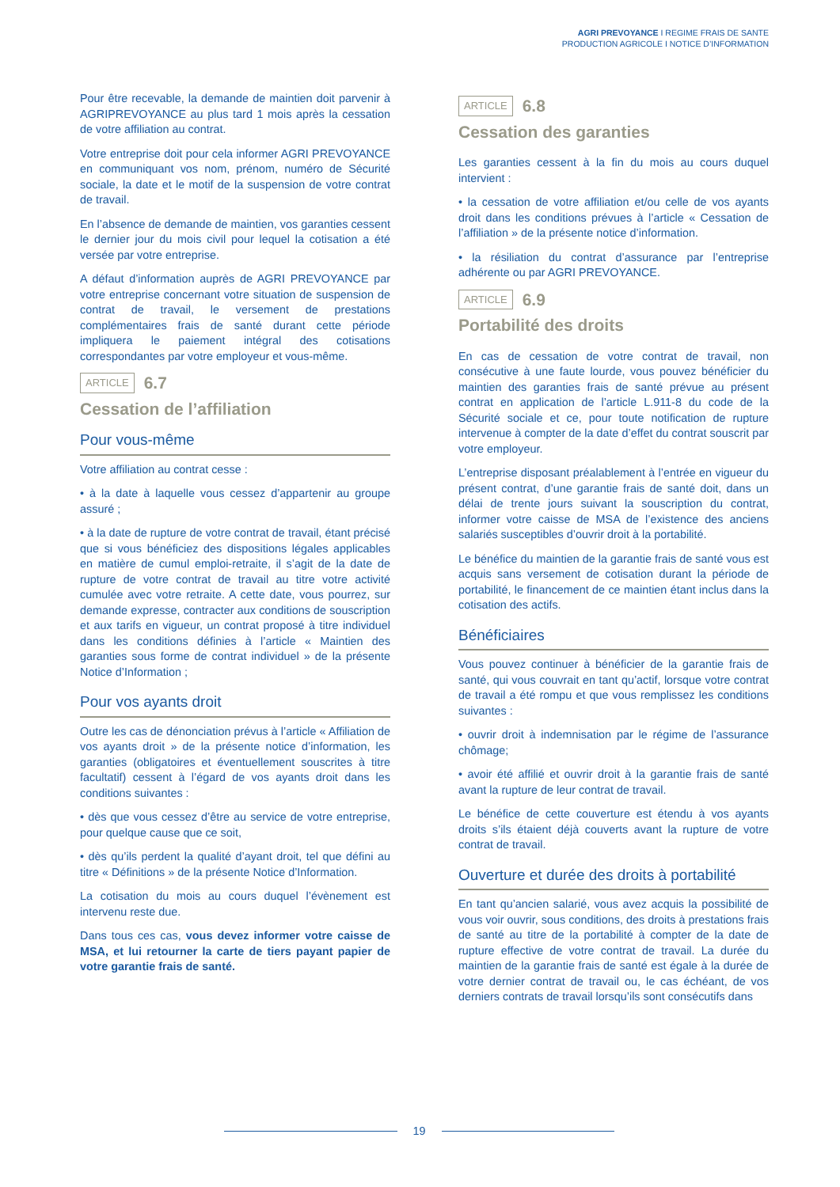AGRI PREVOYANCE I REGIME FRAIS DE SANTE
PRODUCTION AGRICOLE I NOTICE D’INFORMATION
Pour être recevable, la demande de maintien doit parvenir à AGRIPREVOYANCE au plus tard 1 mois après la cessation de votre affiliation au contrat.
Votre entreprise doit pour cela informer AGRI PREVOYANCE en communiquant vos nom, prénom, numéro de Sécurité sociale, la date et le motif de la suspension de votre contrat de travail.
En l’absence de demande de maintien, vos garanties cessent le dernier jour du mois civil pour lequel la cotisation a été versée par votre entreprise.
A défaut d’information auprès de AGRI PREVOYANCE par votre entreprise concernant votre situation de suspension de contrat de travail, le versement de prestations complémentaires frais de santé durant cette période impliquera le paiement intégral des cotisations correspondantes par votre employeur et vous-même.
ARTICLE 6.7
Cessation de l’affiliation
Pour vous-même
Votre affiliation au contrat cesse :
• à la date à laquelle vous cessez d’appartenir au groupe assuré ;
• à la date de rupture de votre contrat de travail, étant précisé que si vous bénéficiez des dispositions légales applicables en matière de cumul emploi-retraite, il s’agit de la date de rupture de votre contrat de travail au titre votre activité cumulée avec votre retraite. A cette date, vous pourrez, sur demande expresse, contracter aux conditions de souscription et aux tarifs en vigueur, un contrat proposé à titre individuel dans les conditions définies à l’article « Maintien des garanties sous forme de contrat individuel » de la présente Notice d’Information ;
Pour vos ayants droit
Outre les cas de dénonciation prévus à l’article « Affiliation de vos ayants droit » de la présente notice d’information, les garanties (obligatoires et éventuellement souscrites à titre facultatif) cessent à l’égard de vos ayants droit dans les conditions suivantes :
• dès que vous cessez d’être au service de votre entreprise, pour quelque cause que ce soit,
• dès qu’ils perdent la qualité d’ayant droit, tel que défini au titre « Définitions » de la présente Notice d’Information.
La cotisation du mois au cours duquel l’évènement est intervenu reste due.
Dans tous ces cas, vous devez informer votre caisse de MSA, et lui retourner la carte de tiers payant papier de votre garantie frais de santé.
ARTICLE 6.8
Cessation des garanties
Les garanties cessent à la fin du mois au cours duquel intervient :
• la cessation de votre affiliation et/ou celle de vos ayants droit dans les conditions prévues à l’article « Cessation de l’affiliation » de la présente notice d’information.
• la résiliation du contrat d’assurance par l’entreprise adhérente ou par AGRI PREVOYANCE.
ARTICLE 6.9
Portabilité des droits
En cas de cessation de votre contrat de travail, non consécutive à une faute lourde, vous pouvez bénéficier du maintien des garanties frais de santé prévue au présent contrat en application de l’article L.911-8 du code de la Sécurité sociale et ce, pour toute notification de rupture intervenue à compter de la date d’effet du contrat souscrit par votre employeur.
L’entreprise disposant préalablement à l’entrée en vigueur du présent contrat, d’une garantie frais de santé doit, dans un délai de trente jours suivant la souscription du contrat, informer votre caisse de MSA de l’existence des anciens salariés susceptibles d’ouvrir droit à la portabilité.
Le bénéfice du maintien de la garantie frais de santé vous est acquis sans versement de cotisation durant la période de portabilité, le financement de ce maintien étant inclus dans la cotisation des actifs.
Bénéficiaires
Vous pouvez continuer à bénéficier de la garantie frais de santé, qui vous couvrait en tant qu’actif, lorsque votre contrat de travail a été rompu et que vous remplissez les conditions suivantes :
• ouvrir droit à indemnisation par le régime de l’assurance chômage;
• avoir été affilié et ouvrir droit à la garantie frais de santé avant la rupture de leur contrat de travail.
Le bénéfice de cette couverture est étendu à vos ayants droits s’ils étaient déjà couverts avant la rupture de votre contrat de travail.
Ouverture et durée des droits à portabilité
En tant qu’ancien salarié, vous avez acquis la possibilité de vous voir ouvrir, sous conditions, des droits à prestations frais de santé au titre de la portabilité à compter de la date de rupture effective de votre contrat de travail. La durée du maintien de la garantie frais de santé est égale à la durée de votre dernier contrat de travail ou, le cas échéant, de vos derniers contrats de travail lorsqu’ils sont consécutifs dans
19